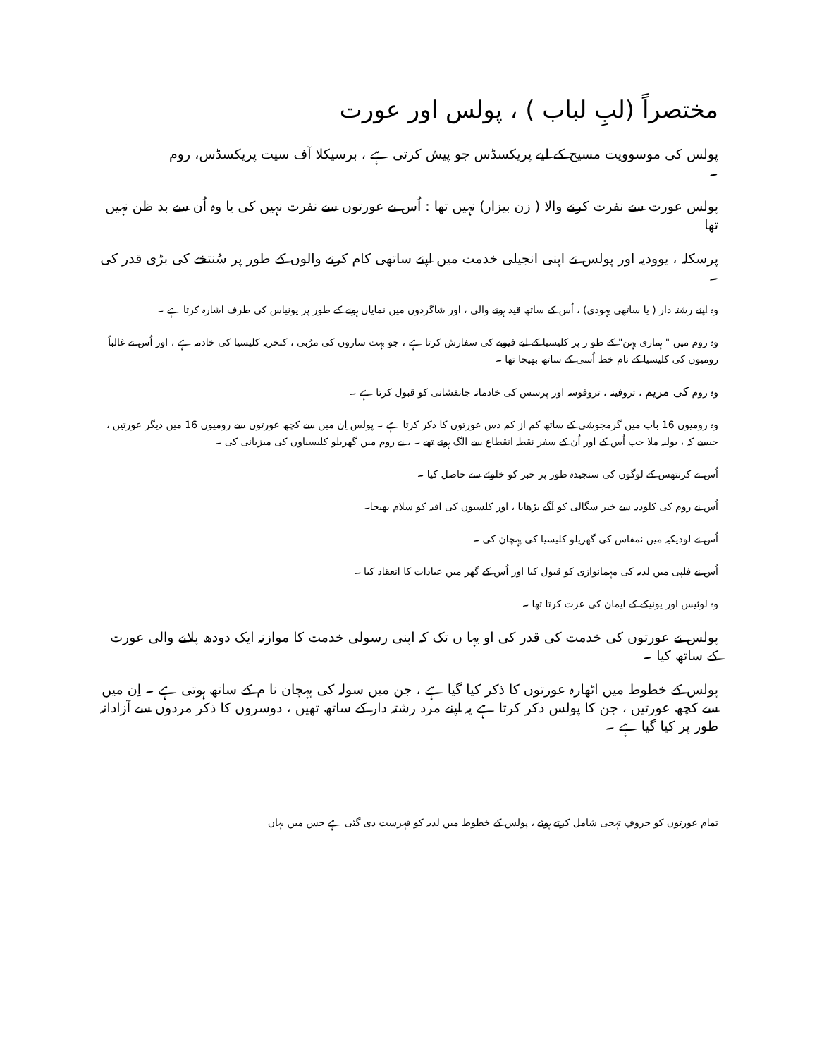مختصراً (لبِ لباب ) ، پولس اور عورت
پولس کی موسوویت مسیح کے لیے پریکسڈس جو پیش کرتی ہے ، برسیکلا آف سیت پریکسڈس، روم ۔
پولس عورت سے نفرت کرنے والا ( زن بیزار) نہیں تھا : اُس نے عورتوں سے نفرت نہیں کی یا وہ اُن سے بد ظن نہیں تھا
پرسکلہ ، یوودیہ اور پولس نے اپنی انجیلی خدمت میں اپنے ساتھی کام کرنے والوں کے طور پر سُنتخے کی بڑی قدر کی ۔
وہ اپنے رشتہ دار ( یا ساتھی یہودی) ، اُس کے ساتھ قید ہونے والی ، اور شاگردوں میں نمایاں ہونے کے طور پر یونیاس کی طرف اشارہ کرتا ہے ۔
وہ روم میں " ہماری بہن" کے طو ر پر کلیسیا کے لیے فیوبے کی سفارش کرتا ہے ، جو بہت ساروں کی مرُبی ، کنخریہ کلیسیا کی خادمہ ہے ، اور اُس نے غالباً رومیوں کی کلیسیا کے نام خط اُسی کے ساتھ بھیجا تھا ۔
وہ روم کی مریم ، تروفینہ ، تروفوسہ اور پرسس کی خادمانہ جانفشانی کو قبول کرتا ہے ۔
وہ رومیوں 16 باب میں گرمجوشی کے ساتھ کم از کم دس عورتوں کا ذکر کرتا ہے ۔ پولس اِن میں سے کچھ عورتوں سے رومیوں 16 میں دیگر عورتیں ، جیسے کہ ، یولیہ ملا جب اُس کے اور اُن کے سفر نقطہ انقطاع سے الگ ہوتے تھے ۔ ، نے روم میں گھریلو کلیسیاوں کی میزبانی کی ۔
اُس نے کرنتھس کے لوگوں کی سنجیدہ طور پر خبر کو خلوئے سے حاصل کیا ۔
اُس نے روم کی کلودیہ سے خیر سگالی کو آگے بڑھایا ، اور کلسیوں کی افیہ کو سلام بھیجا۔
اُس نے لودیکیہ میں نمفاس کی گھریلو کلیسیا کی پہچان کی ۔
اُس نے فلپی میں لدیہ کی مہمانوازی کو قبول کیا اور اُس کے گھر میں عبادات کا انعقاد کیا ۔
وہ لوئیس اور یونیکے کے ایمان کی عزت کرتا تھا ۔
پولس نے عورتوں کی خدمت کی قدر کی او یہا ں تک کہ اپنی رسولی خدمت کا موازنہ ایک دودھ پلانے والی عورت کے ساتھ کیا ۔
پولس کے خطوط میں اٹھارہ عورتوں کا ذکر کیا گیا ہے ، جن میں سولہ کی پہچان نا م کے ساتھ ہوتی ہے ۔ اِن میں سے کچھ عورتیں ، جن کا پولس ذکر کرتا ہے یہ اپنے مرد رشتہ دار کے ساتھ تھیں ، دوسروں کا ذکر مردوں سے آزادانہ طور پر کیا گیا ہے ۔
تمام عورتوں کو حروفِ تہجی شامل کرتے ہوئے ، پولس کے خطوط میں لدیہ کو فہرست دی گئی ہے جس میں یہاں